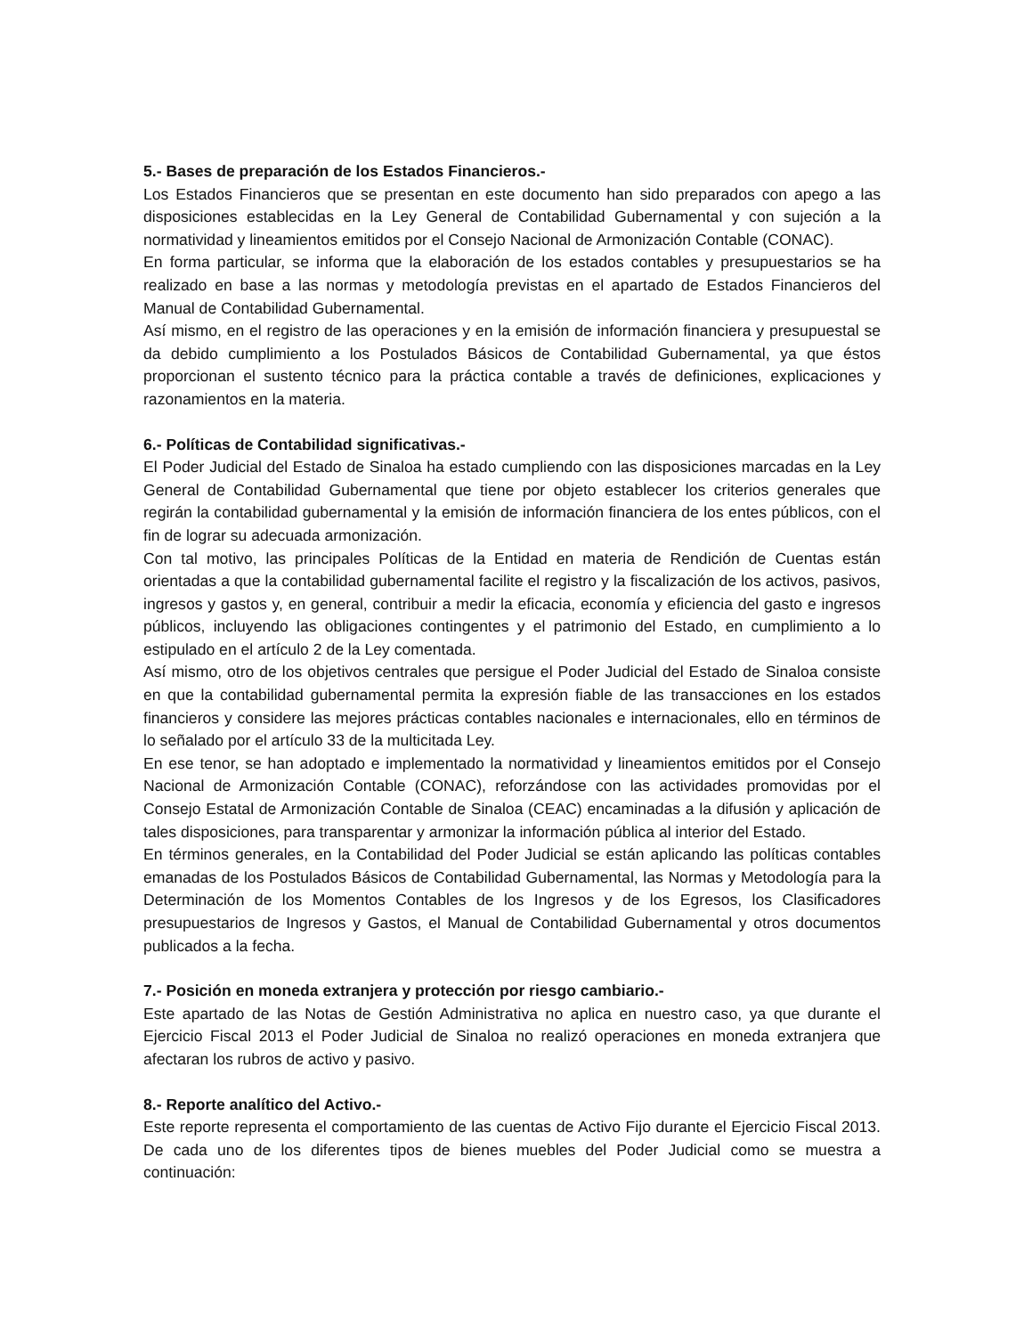5.- Bases de preparación de los Estados Financieros.-
Los Estados Financieros que se presentan en este documento han sido preparados con apego a las disposiciones establecidas en la Ley General de Contabilidad Gubernamental y con sujeción a la normatividad y lineamientos emitidos por el Consejo Nacional de Armonización Contable (CONAC).
En forma particular, se informa que la elaboración de los estados contables y presupuestarios se ha realizado en base a las normas y metodología previstas en el apartado de Estados Financieros del Manual de Contabilidad Gubernamental.
Así mismo, en el registro de las operaciones y en la emisión de información financiera y presupuestal se da debido cumplimiento a los Postulados Básicos de Contabilidad Gubernamental, ya que éstos proporcionan el sustento técnico para la práctica contable a través de definiciones, explicaciones y razonamientos en la materia.
6.- Políticas de Contabilidad significativas.-
El Poder Judicial del Estado de Sinaloa ha estado cumpliendo con las disposiciones marcadas en la Ley General de Contabilidad Gubernamental que tiene por objeto establecer los criterios generales que regirán la contabilidad gubernamental y la emisión de información financiera de los entes públicos, con el fin de lograr su adecuada armonización.
Con tal motivo, las principales Políticas de la Entidad en materia de Rendición de Cuentas están orientadas a que la contabilidad gubernamental facilite el registro y la fiscalización de los activos, pasivos, ingresos y gastos y, en general, contribuir a medir la eficacia, economía y eficiencia del gasto e ingresos públicos, incluyendo las obligaciones contingentes y el patrimonio del Estado, en cumplimiento a lo estipulado en el artículo 2 de la Ley comentada.
Así mismo, otro de los objetivos centrales que persigue el Poder Judicial del Estado de Sinaloa consiste en que la contabilidad gubernamental permita la expresión fiable de las transacciones en los estados financieros y considere las mejores prácticas contables nacionales e internacionales, ello en términos de lo señalado por el artículo 33 de la multicitada Ley.
En ese tenor, se han adoptado e implementado la normatividad y lineamientos emitidos por el Consejo Nacional de Armonización Contable (CONAC), reforzándose con las actividades promovidas por el Consejo Estatal de Armonización Contable de Sinaloa (CEAC) encaminadas a la difusión y aplicación de tales disposiciones, para transparentar y armonizar la información pública al interior del Estado.
En términos generales, en la Contabilidad del Poder Judicial se están aplicando las políticas contables emanadas de los Postulados Básicos de Contabilidad Gubernamental, las Normas y Metodología para la Determinación de los Momentos Contables de los Ingresos y de los Egresos, los Clasificadores presupuestarios de Ingresos y Gastos, el Manual de Contabilidad Gubernamental y otros documentos publicados a la fecha.
7.- Posición en moneda extranjera y protección por riesgo cambiario.-
Este apartado de las Notas de Gestión Administrativa no aplica en nuestro caso, ya que durante el Ejercicio Fiscal 2013 el Poder Judicial de Sinaloa no realizó operaciones en moneda extranjera que afectaran los rubros de activo y pasivo.
8.- Reporte analítico del Activo.-
Este reporte representa el comportamiento de las cuentas de Activo Fijo durante el Ejercicio Fiscal 2013. De cada uno de los diferentes tipos de bienes muebles del Poder Judicial como se muestra a continuación: